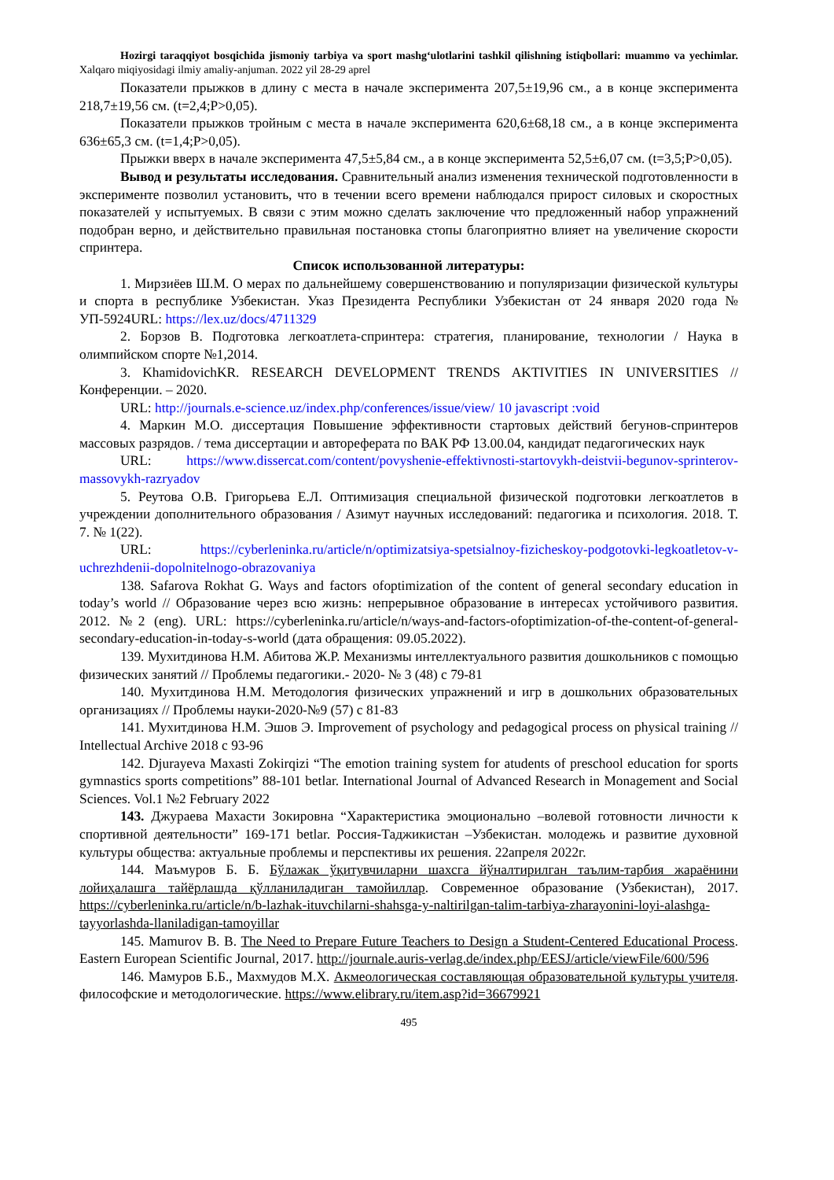Hozirgi taraqqiyot bosqichida jismoniy tarbiya va sport mashg‘ulotlarini tashkil qilishning istiqbollari: muammo va yechimlar. Xalqaro miqiyosidagi ilmiy amaliy-anjuman. 2022 yil 28-29 aprel
Показатели прыжков в длину с места в начале эксперимента 207,5±19,96 см., а в конце эксперимента 218,7±19,56 см. (t=2,4;P>0,05).
Показатели прыжков тройным с места в начале эксперимента 620,6±68,18 см., а в конце эксперимента 636±65,3 см. (t=1,4;P>0,05).
Прыжки вверх в начале эксперимента 47,5±5,84 см., а в конце эксперимента 52,5±6,07 см. (t=3,5;P>0,05).
Вывод и результаты исследования. Сравнительный анализ изменения технической подготовленности в эксперименте позволил установить, что в течении всего времени наблюдался прирост силовых и скоростных показателей у испытуемых. В связи с этим можно сделать заключение что предложенный набор упражнений подобран верно, и действительно правильная постановка стопы благоприятно влияет на увеличение скорости спринтера.
Список использованной литературы:
1. Мирзиёев Ш.М. О мерах по дальнейшему совершенствованию и популяризации физической культуры и спорта в республике Узбекистан. Указ Президента Республики Узбекистан от 24 января 2020 года № УП-5924URL: https://lex.uz/docs/4711329
2. Борзов В. Подготовка легкоатлета-спринтера: стратегия, планирование, технологии / Наука в олимпийском спорте №1,2014.
3. KhamidovichKR. RESEARCH DEVELOPMENT TRENDS AKTIVITIES IN UNIVERSITIES //Конференции. – 2020.
URL: http://journals.e-science.uz/index.php/conferences/issue/view/ 10 javascript :void
4. Маркин М.О. диссертация Повышение эффективности стартовых действий бегунов-спринтеров массовых разрядов. / тема диссертации и автореферата по ВАК РФ 13.00.04, кандидат педагогических наук
URL: https://www.dissercat.com/content/povyshenie-effektivnosti-startovykh-deistvii-begunov-sprinterov-massovykh-razryadov
5. Реутова О.В. Григорьева Е.Л. Оптимизация специальной физической подготовки легкоатлетов в учреждении дополнительного образования / Азимут научных исследований: педагогика и психология. 2018. Т. 7. № 1(22).
URL: https://cyberleninka.ru/article/n/optimizatsiya-spetsialnoy-fizicheskoy-podgotovki-legkoatletov-v-uchrezhdenii-dopolnitelnogo-obrazovaniya
138. Safarova Rokhat G. Ways and factors ofoptimization of the content of general secondary education in today’s world // Образование через всю жизнь: непрерывное образование в интересах устойчивого развития. 2012. №2 (eng). URL: https://cyberleninka.ru/article/n/ways-and-factors-ofoptimization-of-the-content-of-general-secondary-education-in-today-s-world (дата обращения: 09.05.2022).
139. Мухитдинова Н.М. Абитова Ж.Р. Механизмы интеллектуального развития дошкольников с помощью физических занятий // Проблемы педагогики.- 2020- № 3 (48) с 79-81
140. Мухитдинова Н.М. Методология физических упражнений и игр в дошкольних образовательных организациях // Проблемы науки-2020-№9 (57) с 81-83
141. Мухитдинова Н.М. Эшов Э. Improvement of psychology and pedagogical process on physical training // Intellectual Archive 2018 c 93-96
142. Djurayeva Maxasti Zokirqizi “The emotion training system for atudents of preschool education for sports gymnastics sports competitions” 88-101 betlar. International Journal of Advanced Research in Monagement and Social Sciences. Vol.1 №2 February 2022
143. Джураева Махасти Зокировна “Характеристика эмоционально –волевой готовности личности к спортивной деятельности” 169-171 betlar. Россия-Таджикистан –Узбекистан. молодежь и развитие духовной культуры общества: актуальные проблемы и перспективы их решения. 22апреля 2022г.
144. Маъмуров Б. Б. Бўлажак ўқитувчиларни шахсга йўналтирилган таълим-тарбия жараёнини лойиҳалашга тайёрлашда қўлланиладиган тамойиллар. Современное образование (Узбекистан), 2017. https://cyberleninka.ru/article/n/b-lazhak-ituvchilarni-shahsga-y-naltirilgan-talim-tarbiya-zharayonini-loyi-alashga-tayyorlashda-llaniladigan-tamoyillar
145. Mamurov B. B. The Need to Prepare Future Teachers to Design a Student-Centered Educational Process. Eastern European Scientific Journal, 2017. http://journale.auris-verlag.de/index.php/EESJ/article/viewFile/600/596
146. Мамуров Б.Б., Махмудов М.Х. Акмеологическая составляющая образовательной культуры учителя. философские и методологические. https://www.elibrary.ru/item.asp?id=36679921
495